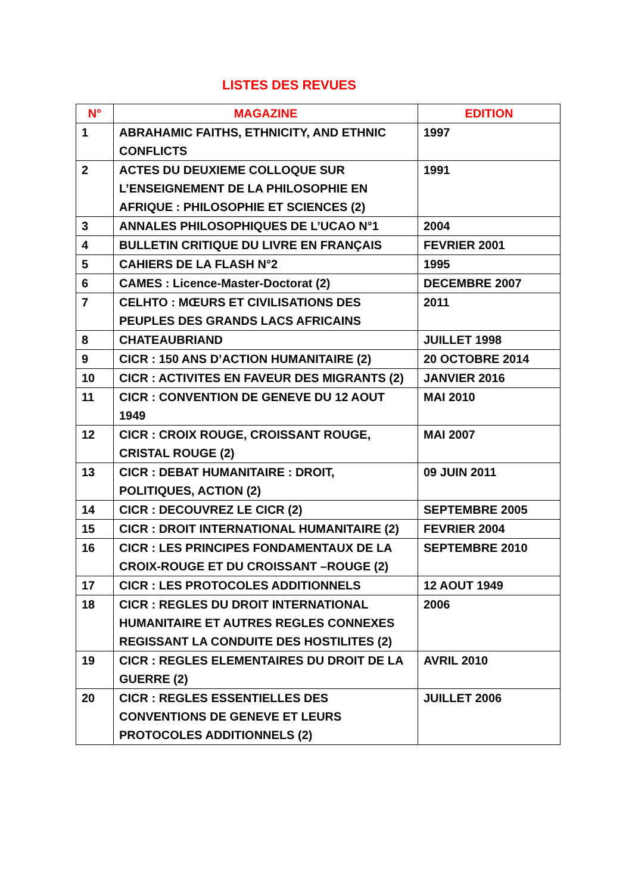LISTES DES REVUES
| N° | MAGAZINE | EDITION |
| --- | --- | --- |
| 1 | ABRAHAMIC FAITHS, ETHNICITY, AND ETHNIC CONFLICTS | 1997 |
| 2 | ACTES DU DEUXIEME COLLOQUE SUR L’ENSEIGNEMENT DE LA PHILOSOPHIE EN AFRIQUE : PHILOSOPHIE ET SCIENCES (2) | 1991 |
| 3 | ANNALES PHILOSOPHIQUES DE L’UCAO N°1 | 2004 |
| 4 | BULLETIN CRITIQUE DU LIVRE EN FRANÇAIS | FEVRIER 2001 |
| 5 | CAHIERS DE LA FLASH N°2 | 1995 |
| 6 | CAMES : Licence-Master-Doctorat (2) | DECEMBRE 2007 |
| 7 | CELHTO : MŒURS ET CIVILISATIONS DES PEUPLES DES GRANDS LACS AFRICAINS | 2011 |
| 8 | CHATEAUBRIAND | JUILLET 1998 |
| 9 | CICR : 150 ANS D’ACTION HUMANITAIRE (2) | 20 OCTOBRE 2014 |
| 10 | CICR : ACTIVITES EN FAVEUR DES MIGRANTS (2) | JANVIER 2016 |
| 11 | CICR : CONVENTION DE GENEVE DU 12 AOUT 1949 | MAI 2010 |
| 12 | CICR : CROIX ROUGE, CROISSANT ROUGE, CRISTAL ROUGE (2) | MAI 2007 |
| 13 | CICR : DEBAT HUMANITAIRE : DROIT, POLITIQUES, ACTION (2) | 09 JUIN 2011 |
| 14 | CICR : DECOUVREZ LE CICR (2) | SEPTEMBRE 2005 |
| 15 | CICR : DROIT INTERNATIONAL HUMANITAIRE (2) | FEVRIER 2004 |
| 16 | CICR : LES PRINCIPES FONDAMENTAUX DE LA CROIX-ROUGE ET DU CROISSANT –ROUGE (2) | SEPTEMBRE 2010 |
| 17 | CICR : LES PROTOCOLES ADDITIONNELS | 12 AOUT 1949 |
| 18 | CICR : REGLES DU DROIT INTERNATIONAL HUMANITAIRE ET AUTRES REGLES CONNEXES REGISSANT LA CONDUITE DES HOSTILITES (2) | 2006 |
| 19 | CICR : REGLES ELEMENTAIRES DU DROIT DE LA GUERRE (2) | AVRIL 2010 |
| 20 | CICR : REGLES ESSENTIELLES DES CONVENTIONS DE GENEVE ET LEURS PROTOCOLES ADDITIONNELS (2) | JUILLET 2006 |